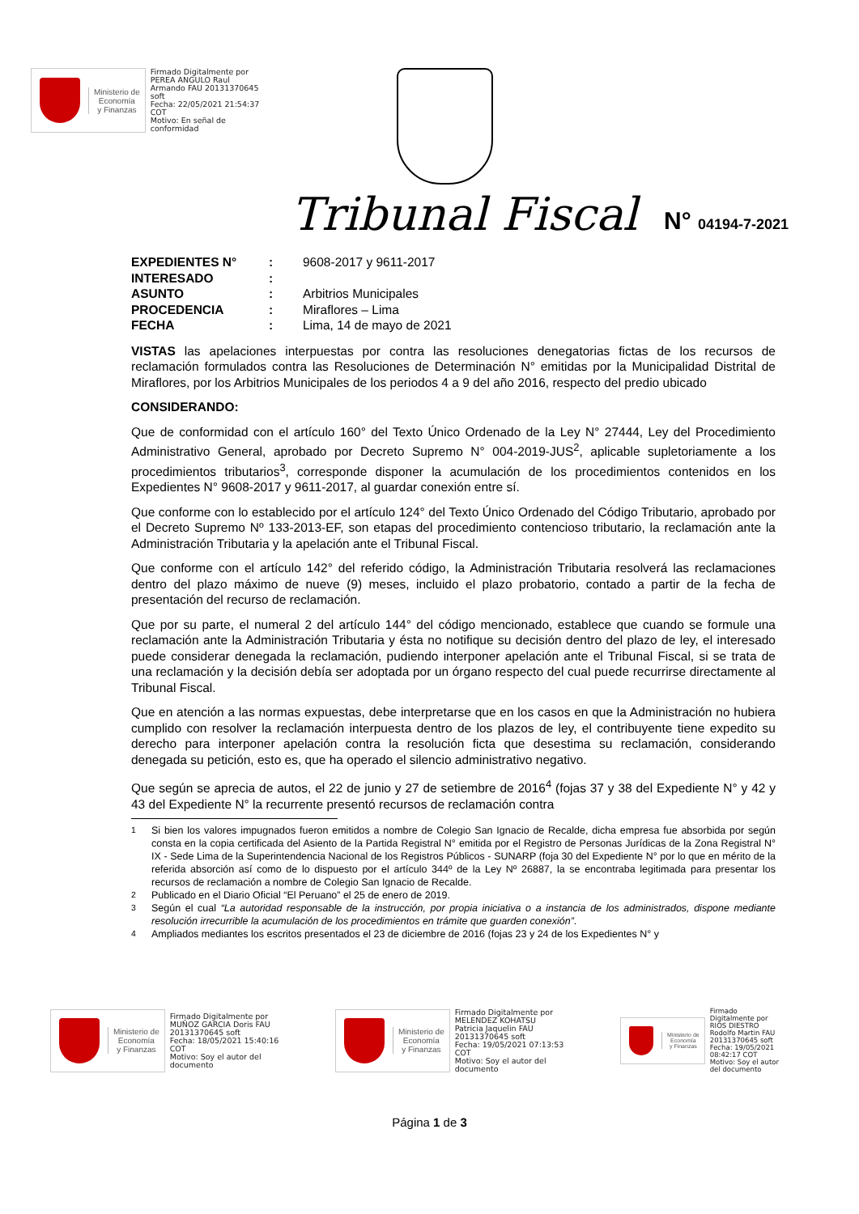Ministerio de
Economía
y Finanzas
Firmado Digitalmente por
PEREA ANGULO Raul
Armando FAU 20131370645
soft
Fecha: 22/05/2021 21:54:37
COT
Motivo: En señal de
conformidad
Tribunal Fiscal N° 04194-7-2021
| EXPEDIENTES N° | : | 9608-2017 y 9611-2017 |
| INTERESADO | : | |
| ASUNTO | : | Arbitrios Municipales |
| PROCEDENCIA | : | Miraflores – Lima |
| FECHA | : | Lima, 14 de mayo de 2021 |
VISTAS las apelaciones interpuestas por contra las resoluciones denegatorias fictas de los recursos de reclamación formulados contra las Resoluciones de Determinación N° emitidas por la Municipalidad Distrital de Miraflores, por los Arbitrios Municipales de los periodos 4 a 9 del año 2016, respecto del predio ubicado
CONSIDERANDO:
Que de conformidad con el artículo 160° del Texto Único Ordenado de la Ley N° 27444, Ley del Procedimiento Administrativo General, aprobado por Decreto Supremo N° 004-2019-JUS<sup>2</sup>, aplicable supletoriamente a los procedimientos tributarios<sup>3</sup>, corresponde disponer la acumulación de los procedimientos contenidos en los Expedientes N° 9608-2017 y 9611-2017, al guardar conexión entre sí.
Que conforme con lo establecido por el artículo 124° del Texto Único Ordenado del Código Tributario, aprobado por el Decreto Supremo Nº 133-2013-EF, son etapas del procedimiento contencioso tributario, la reclamación ante la Administración Tributaria y la apelación ante el Tribunal Fiscal.
Que conforme con el artículo 142° del referido código, la Administración Tributaria resolverá las reclamaciones dentro del plazo máximo de nueve (9) meses, incluido el plazo probatorio, contado a partir de la fecha de presentación del recurso de reclamación.
Que por su parte, el numeral 2 del artículo 144° del código mencionado, establece que cuando se formule una reclamación ante la Administración Tributaria y ésta no notifique su decisión dentro del plazo de ley, el interesado puede considerar denegada la reclamación, pudiendo interponer apelación ante el Tribunal Fiscal, si se trata de una reclamación y la decisión debía ser adoptada por un órgano respecto del cual puede recurrirse directamente al Tribunal Fiscal.
Que en atención a las normas expuestas, debe interpretarse que en los casos en que la Administración no hubiera cumplido con resolver la reclamación interpuesta dentro de los plazos de ley, el contribuyente tiene expedito su derecho para interponer apelación contra la resolución ficta que desestima su reclamación, considerando denegada su petición, esto es, que ha operado el silencio administrativo negativo.
Que según se aprecia de autos, el 22 de junio y 27 de setiembre de 2016<sup>4</sup> (fojas 37 y 38 del Expediente N° y 42 y 43 del Expediente N° la recurrente presentó recursos de reclamación contra
<sup>1</sup> Si bien los valores impugnados fueron emitidos a nombre de Colegio San Ignacio de Recalde, dicha empresa fue absorbida por según consta en la copia certificada del Asiento de la Partida Registral N° emitida por el Registro de Personas Jurídicas de la Zona Registral N° IX - Sede Lima de la Superintendencia Nacional de los Registros Públicos - SUNARP (foja 30 del Expediente N° por lo que en mérito de la referida absorción así como de lo dispuesto por el artículo 344º de la Ley Nº 26887, la se encontraba legitimada para presentar los recursos de reclamación a nombre de Colegio San Ignacio de Recalde.
<sup>2</sup> Publicado en el Diario Oficial “El Peruano” el 25 de enero de 2019.
<sup>3</sup> Según el cual “La autoridad responsable de la instrucción, por propia iniciativa o a instancia de los administrados, dispone mediante resolución irrecurrible la acumulación de los procedimientos en trámite que guarden conexión”.
<sup>4</sup> Ampliados mediantes los escritos presentados el 23 de diciembre de 2016 (fojas 23 y 24 de los Expedientes N° y
Ministerio de
Economía
y Finanzas
Firmado Digitalmente por
MUÑOZ GARCIA Doris FAU
20131370645 soft
Fecha: 18/05/2021 15:40:16
COT
Motivo: Soy el autor del
documento
Ministerio de
Economía
y Finanzas
Firmado Digitalmente por
MELENDEZ KOHATSU
Patricia Jaquelin FAU
20131370645 soft
Fecha: 19/05/2021 07:13:53
COT
Motivo: Soy el autor del
documento
Ministerio de
Economía
y Finanzas
Firmado
Digitalmente por
RIOS DIESTRO
Rodolfo Martin FAU
20131370645 soft
Fecha: 19/05/2021
08:42:17 COT
Motivo: Soy el autor
del documento
Página 1 de 3